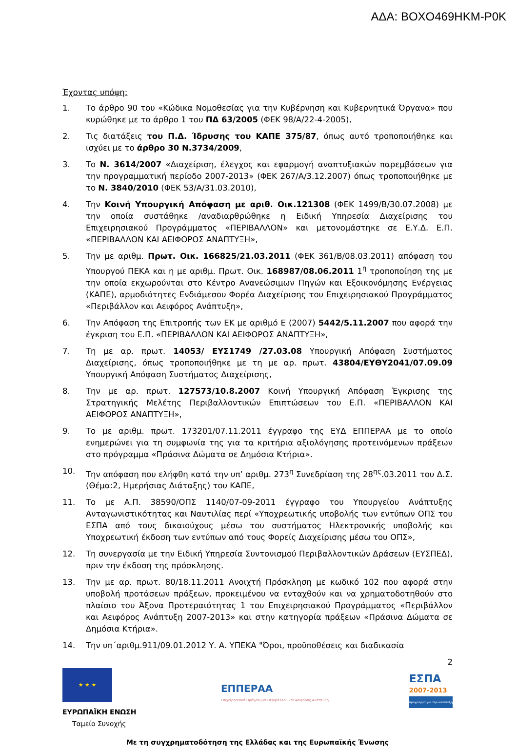ΑΔΑ: ΒΟΧΟ469ΗΚΜ-Ρ0Κ
Έχοντας υπόψη:
1. Το άρθρο 90 του «Κώδικα Νομοθεσίας για την Κυβέρνηση και Κυβερνητικά Όργανα» που κυρώθηκε με το άρθρο 1 του ΠΔ 63/2005 (ΦΕΚ 98/Α/22-4-2005),
2. Τις διατάξεις του Π.Δ. Ίδρυσης του ΚΑΠΕ 375/87, όπως αυτό τροποποιήθηκε και ισχύει με το άρθρο 30 Ν.3734/2009,
3. Το Ν. 3614/2007 «Διαχείριση, έλεγχος και εφαρμογή αναπτυξιακών παρεμβάσεων για την προγραμματική περίοδο 2007-2013» (ΦΕΚ 267/Α/3.12.2007) όπως τροποποιήθηκε με το Ν. 3840/2010 (ΦΕΚ 53/Α/31.03.2010),
4. Την Κοινή Υπουργική Απόφαση με αριθ. Οικ.121308 (ΦΕΚ 1499/Β/30.07.2008) με την οποία συστάθηκε /αναδιαρθρώθηκε η Ειδική Υπηρεσία Διαχείρισης του Επιχειρησιακού Προγράμματος «ΠΕΡΙΒΑΛΛΟΝ» και μετονομάστηκε σε Ε.Υ.Δ. Ε.Π. «ΠΕΡΙΒΑΛΛΟΝ ΚΑΙ ΑΕΙΦΟΡΟΣ ΑΝΑΠΤΥΞΗ»,
5. Την με αριθμ. Πρωτ. Οικ. 166825/21.03.2011 (ΦΕΚ 361/Β/08.03.2011) απόφαση του Υπουργού ΠΕΚΑ και η με αριθμ. Πρωτ. Οικ. 168987/08.06.2011 1<sup>η</sup> τροποποίηση της με την οποία εκχωρούνται στο Κέντρο Ανανεώσιμων Πηγών και Εξοικονόμησης Ενέργειας (ΚΑΠΕ), αρμοδιότητες Ενδιάμεσου Φορέα Διαχείρισης του Επιχειρησιακού Προγράμματος «Περιβάλλον και Αειφόρος Ανάπτυξη»,
6. Την Απόφαση της Επιτροπής των ΕΚ με αριθμό Ε (2007) 5442/5.11.2007 που αφορά την έγκριση του Ε.Π. «ΠΕΡΙΒΑΛΛΟΝ ΚΑΙ ΑΕΙΦΟΡΟΣ ΑΝΑΠΤΥΞΗ»,
7. Τη με αρ. πρωτ. 14053/ ΕΥΣ1749 /27.03.08 Υπουργική Απόφαση Συστήματος Διαχείρισης, όπως τροποποιήθηκε με τη με αρ. πρωτ. 43804/ΕΥΘΥ2041/07.09.09 Υπουργική Απόφαση Συστήματος Διαχείρισης,
8. Την με αρ. πρωτ. 127573/10.8.2007 Κοινή Υπουργική Απόφαση Έγκρισης της Στρατηγικής Μελέτης Περιβαλλοντικών Επιπτώσεων του Ε.Π. «ΠΕΡΙΒΑΛΛΟΝ ΚΑΙ ΑΕΙΦΟΡΟΣ ΑΝΑΠΤΥΞΗ»,
9. Το με αριθμ. πρωτ. 173201/07.11.2011 έγγραφο της ΕΥΔ ΕΠΠΕΡΑΑ με το οποίο ενημερώνει για τη συμφωνία της για τα κριτήρια αξιολόγησης προτεινόμενων πράξεων στο πρόγραμμα «Πράσινα Δώματα σε Δημόσια Κτήρια».
10. Την απόφαση που ελήφθη κατά την υπ’ αριθμ. 273<sup>η</sup> Συνεδρίαση της 28<sup>ης</sup>.03.2011 του Δ.Σ.(Θέμα:2, Ημερήσιας Διάταξης) του ΚΑΠΕ,
11. Το με Α.Π. 38590/ΟΠΣ 1140/07-09-2011 έγγραφο του Υπουργείου Ανάπτυξης Ανταγωνιστικότητας και Ναυτιλίας περί «Υποχρεωτικής υποβολής των εντύπων ΟΠΣ του ΕΣΠΑ από τους δικαιούχους μέσω του συστήματος Ηλεκτρονικής υποβολής και Υποχρεωτική έκδοση των εντύπων από τους Φορείς Διαχείρισης μέσω του ΟΠΣ»,
12. Τη συνεργασία με την Ειδική Υπηρεσία Συντονισμού Περιβαλλοντικών Δράσεων (ΕΥΣΠΕΔ), πριν την έκδοση της πρόσκλησης.
13. Την με αρ. πρωτ. 80/18.11.2011 Ανοιχτή Πρόσκληση με κωδικό 102 που αφορά στην υποβολή προτάσεων πράξεων, προκειμένου να ενταχθούν και να χρηματοδοτηθούν στο πλαίσιο του Άξονα Προτεραιότητας 1 του Επιχειρησιακού Προγράμματος «Περιβάλλον και Αειφόρος Ανάπτυξη 2007-2013» και στην κατηγορία πράξεων «Πράσινα Δώματα σε Δημόσια Κτήρια».
14. Την υπ΄αριθμ.911/09.01.2012 Υ. Α. ΥΠΕΚΑ "Όροι, προϋποθέσεις και διαδικασία
2
★ ★ ★
ΕΥΡΩΠΑΪΚΗ ΕΝΩΣΗ
Ταμείο Συνοχής
ΕΠΠΕΡΑΑ
Επιχειρησιακό Πρόγραμμα Περιβάλλον και Αειφόρος Ανάπτυξη
ΕΣΠΑ
2007-2013
πρόγραμμα για την ανάπτυξη
Με τη συγχρηματοδότηση της Ελλάδας και της Ευρωπαϊκής Ένωσης